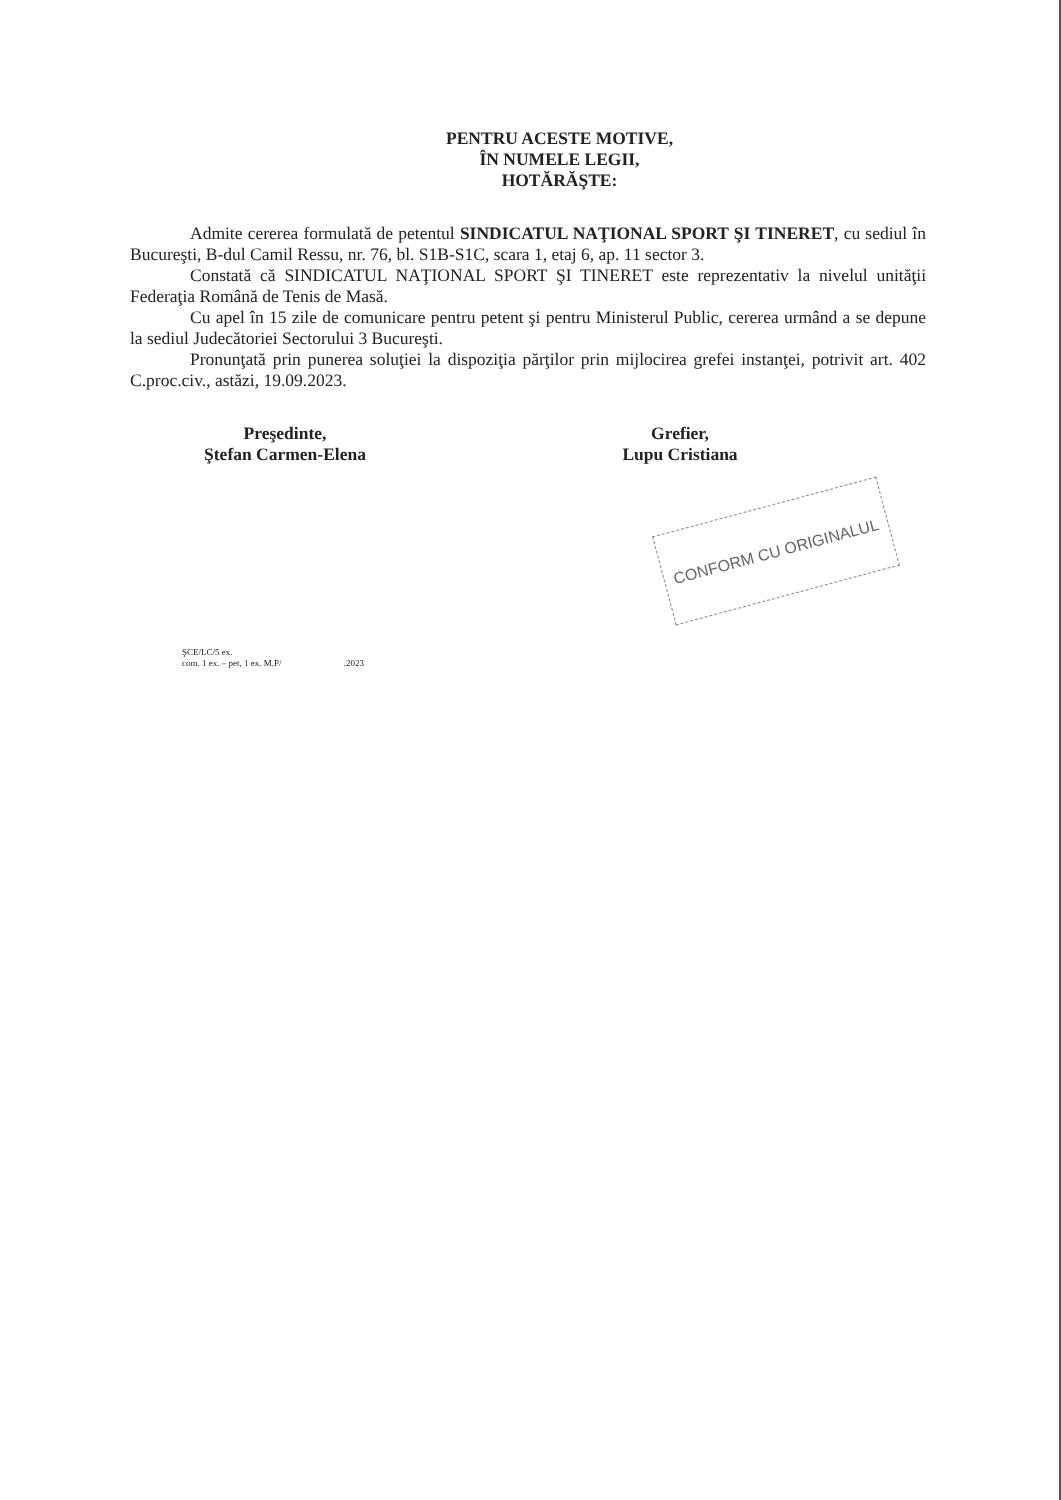PENTRU ACESTE MOTIVE,
ÎN NUMELE LEGII,
HOTĂRĂŞTE:
Admite cererea formulată de petentul SINDICATUL NAŢIONAL SPORT ŞI TINERET, cu sediul în Bucureşti, B-dul Camil Ressu, nr. 76, bl. S1B-S1C, scara 1, etaj 6, ap. 11 sector 3.
Constată că SINDICATUL NAŢIONAL SPORT ŞI TINERET este reprezentativ la nivelul unităţii Federaţia Română de Tenis de Masă.
Cu apel în 15 zile de comunicare pentru petent şi pentru Ministerul Public, cererea urmând a se depune la sediul Judecătoriei Sectorului 3 Bucureşti.
Pronunţată prin punerea soluţiei la dispoziţia părţilor prin mijlocirea grefei instanţei, potrivit art. 402 C.proc.civ., astăzi, 19.09.2023.
Preşedinte,
Ştefan Carmen-Elena
Grefier,
Lupu Cristiana
CONFORM CU ORIGINALUL
ŞCE/LC/5 ex.
com. 1 ex. – pet, 1 ex. M.P/ .2023